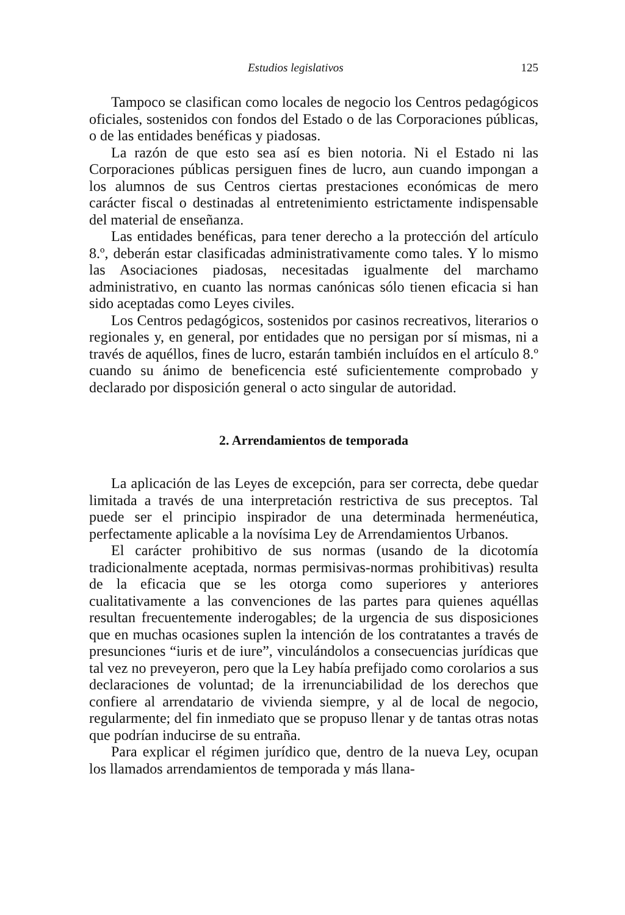Estudios legislativos 125
Tampoco se clasifican como locales de negocio los Centros pedagógicos oficiales, sostenidos con fondos del Estado o de las Corporaciones públicas, o de las entidades benéficas y piadosas.
La razón de que esto sea así es bien notoria. Ni el Estado ni las Corporaciones públicas persiguen fines de lucro, aun cuando impongan a los alumnos de sus Centros ciertas prestaciones económicas de mero carácter fiscal o destinadas al entretenimiento estrictamente indispensable del material de enseñanza.
Las entidades benéficas, para tener derecho a la protección del artículo 8.º, deberán estar clasificadas administrativamente como tales. Y lo mismo las Asociaciones piadosas, necesitadas igualmente del marchamo administrativo, en cuanto las normas canónicas sólo tienen eficacia si han sido aceptadas como Leyes civiles.
Los Centros pedagógicos, sostenidos por casinos recreativos, literarios o regionales y, en general, por entidades que no persigan por sí mismas, ni a través de aquéllos, fines de lucro, estarán también incluídos en el artículo 8.º cuando su ánimo de beneficencia esté suficientemente comprobado y declarado por disposición general o acto singular de autoridad.
2. Arrendamientos de temporada
La aplicación de las Leyes de excepción, para ser correcta, debe quedar limitada a través de una interpretación restrictiva de sus preceptos. Tal puede ser el principio inspirador de una determinada hermenéutica, perfectamente aplicable a la novísima Ley de Arrendamientos Urbanos.
El carácter prohibitivo de sus normas (usando de la dicotomía tradicionalmente aceptada, normas permisivas-normas prohibitivas) resulta de la eficacia que se les otorga como superiores y anteriores cualitativamente a las convenciones de las partes para quienes aquéllas resultan frecuentemente inderogables; de la urgencia de sus disposiciones que en muchas ocasiones suplen la intención de los contratantes a través de presunciones “iuris et de iure”, vinculándolos a consecuencias jurídicas que tal vez no preveyeron, pero que la Ley había prefijado como corolarios a sus declaraciones de voluntad; de la irrenunciabilidad de los derechos que confiere al arrendatario de vivienda siempre, y al de local de negocio, regularmente; del fin inmediato que se propuso llenar y de tantas otras notas que podrían inducirse de su entraña.
Para explicar el régimen jurídico que, dentro de la nueva Ley, ocupan los llamados arrendamientos de temporada y más llana-